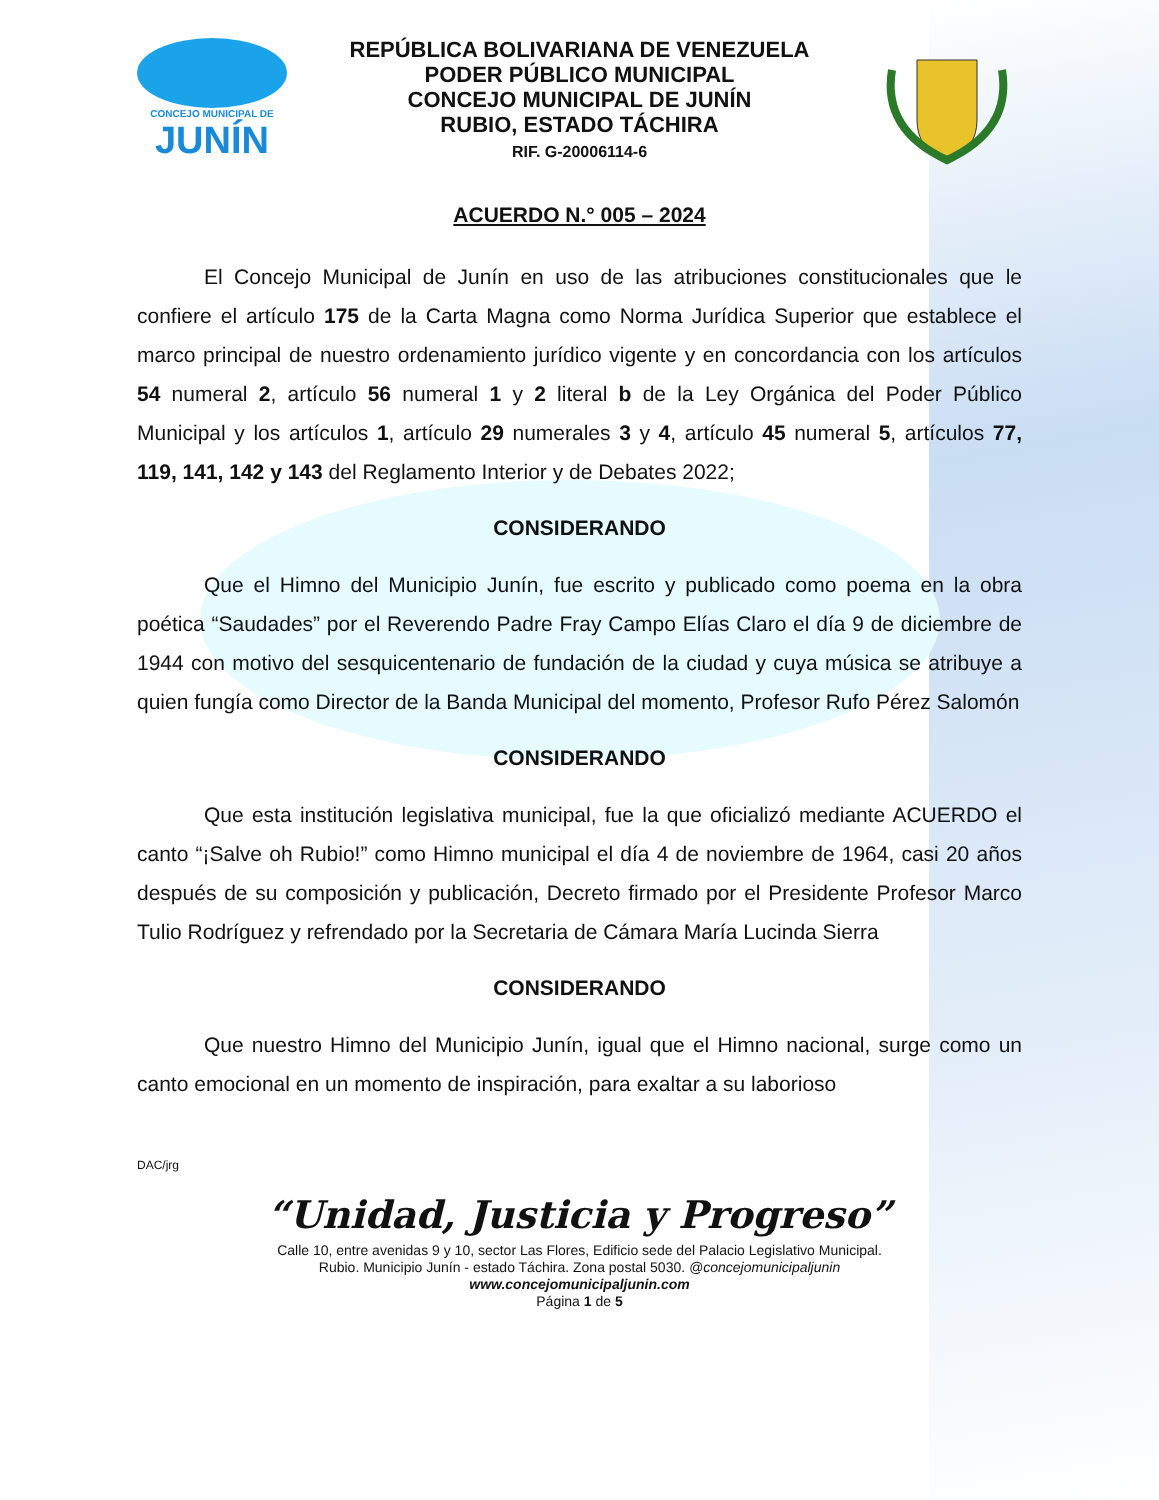CONCEJO MUNICIPAL DE
JUNÍN
REPÚBLICA BOLIVARIANA DE VENEZUELA
PODER PÚBLICO MUNICIPAL
CONCEJO MUNICIPAL DE JUNÍN
RUBIO, ESTADO TÁCHIRA
RIF. G-20006114-6
ACUERDO N.° 005 – 2024
El Concejo Municipal de Junín en uso de las atribuciones constitucionales que le confiere el artículo 175 de la Carta Magna como Norma Jurídica Superior que establece el marco principal de nuestro ordenamiento jurídico vigente y en concordancia con los artículos 54 numeral 2, artículo 56 numeral 1 y 2 literal b de la Ley Orgánica del Poder Público Municipal y los artículos 1, artículo 29 numerales 3 y 4, artículo 45 numeral 5, artículos 77, 119, 141, 142 y 143 del Reglamento Interior y de Debates 2022;
CONSIDERANDO
Que el Himno del Municipio Junín, fue escrito y publicado como poema en la obra poética “Saudades” por el Reverendo Padre Fray Campo Elías Claro el día 9 de diciembre de 1944 con motivo del sesquicentenario de fundación de la ciudad y cuya música se atribuye a quien fungía como Director de la Banda Municipal del momento, Profesor Rufo Pérez Salomón
CONSIDERANDO
Que esta institución legislativa municipal, fue la que oficializó mediante ACUERDO el canto “¡Salve oh Rubio!” como Himno municipal el día 4 de noviembre de 1964, casi 20 años después de su composición y publicación, Decreto firmado por el Presidente Profesor Marco Tulio Rodríguez y refrendado por la Secretaria de Cámara María Lucinda Sierra
CONSIDERANDO
Que nuestro Himno del Municipio Junín, igual que el Himno nacional, surge como un canto emocional en un momento de inspiración, para exaltar a su laborioso
DAC/jrg
“Unidad, Justicia y Progreso”
Calle 10, entre avenidas 9 y 10, sector Las Flores, Edificio sede del Palacio Legislativo Municipal.
Rubio. Municipio Junín - estado Táchira. Zona postal 5030. @concejomunicipaljunin
www.concejomunicipaljunin.com
Página 1 de 5